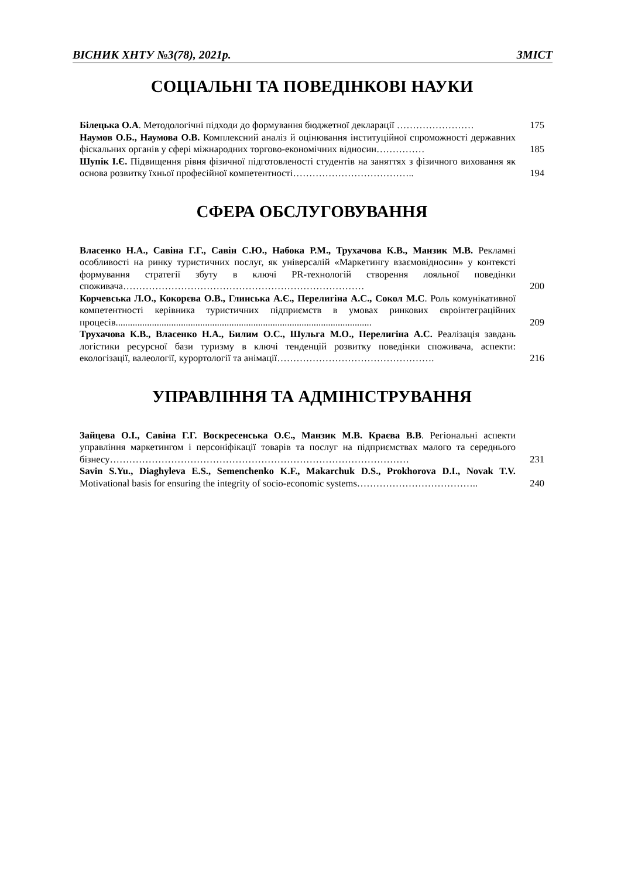ВІСНИК ХНТУ №3(78), 2021р. ЗМІСТ
СОЦІАЛЬНІ ТА ПОВЕДІНКОВІ НАУКИ
Білецька О.А. Методологічні підходи до формування бюджетної декларації ……………………
175
Наумов О.Б., Наумова О.В. Комплексний аналіз й оцінювання інституційної спроможності державних фіскальних органів у сфері міжнародних торгово-економічних відносин……………
185
Шупік І.Є. Підвищення рівня фізичної підготовленості студентів на заняттях з фізичного виховання як основа розвитку їхньої професійної компетентності………………………………..
194
СФЕРА ОБСЛУГОВУВАННЯ
Власенко Н.А., Савіна Г.Г., Савін С.Ю., Набока Р.М., Трухачова К.В., Манзик М.В. Рекламні особливості на ринку туристичних послуг, як універсалій «Маркетингу взаємовідносин» у контексті формування стратегії збуту в ключі PR-технологій створення лояльної поведінки споживача…………………………………………………………………
200
Корчевська Л.О., Кокорєва О.В., Глинська А.Є., Перелигіна А.С., Сокол М.С. Роль комунікативної компетентності керівника туристичних підприємств в умовах ринкових євроінтеграційних процесів..........................................................................................................
209
Трухачова К.В., Власенко Н.А., Билим О.С., Шульга М.О., Перелигіна А.С. Реалізація завдань логістики ресурсної бази туризму в ключі тенденцій розвитку поведінки споживача, аспекти: екологізації, валеології, курортології та анімації………………………………………….
216
УПРАВЛІННЯ ТА АДМІНІСТРУВАННЯ
Зайцева О.І., Савіна Г.Г. Воскресенська О.Є., Манзик М.В. Краєва В.В. Регіональні аспекти управління маркетингом і персоніфікації товарів та послуг на підприємствах малого та середнього бізнесу…………………………………………………………………………………
231
Savin S.Yu., Diaghyleva E.S., Semenchenko K.F., Makarchuk D.S., Prokhorova D.I., Novak T.V. Motivational basis for ensuring the integrity of socio-economic systems………………………………..
240